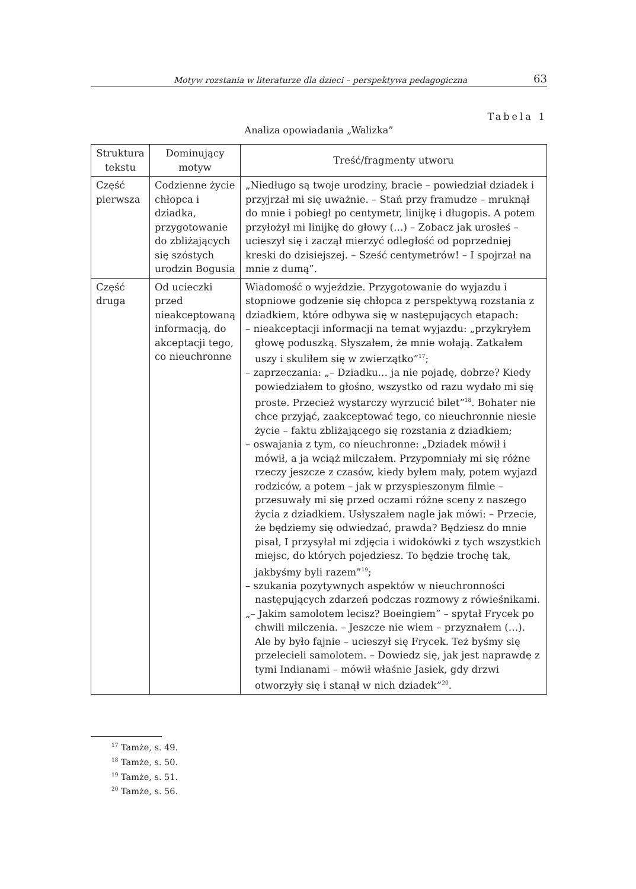Motyw rozstania w literaturze dla dzieci – perspektywa pedagogiczna 63
Tabela 1
Analiza opowiadania „Walizka”
| Struktura tekstu | Dominujący motyw | Treść/fragmenty utworu |
| --- | --- | --- |
| Część pierwsza | Codzienne życie chłopca i dziadka, przygotowanie do zbliżających się szóstych urodzin Bogusia | „Niedługo są twoje urodziny, bracie – powiedział dziadek i przyjrzał mi się uważnie. – Stań przy framudze – mruknął do mnie i pobiegł po centymetr, linijkę i długopis. A potem przyłożył mi linijkę do głowy (…) – Zobacz jak urosłeś – ucieszył się i zaczął mierzyć odległość od poprzedniej kreski do dzisiejszej. – Sześć centymetrów! – I spojrzał na mnie z dumą”. |
| Część druga | Od ucieczki przed nieakceptowaną informacją, do akceptacji tego, co nieuchronne | Wiadomość o wyjeździe. Przygotowanie do wyjazdu i stopniowe godzenie się chłopca z perspektywą rozstania z dziadkiem, które odbywa się w następujących etapach: – nieakceptacji informacji na temat wyjazdu: „przykryłem głowę poduszką. Słyszałem, że mnie wołają. Zatkałem uszy i skuliłem się w zwierzątko”<sup>17</sup>; – zaprzeczania: „– Dziadku… ja nie pojadę, dobrze? Kiedy powiedziałem to głośno, wszystko od razu wydało mi się proste. Przecież wystarczy wyrzucić bilet”<sup>18</sup>. Bohater nie chce przyjąć, zaakceptować tego, co nieuchronnie niesie życie – faktu zbliżającego się rozstania z dziadkiem; – oswajania z tym, co nieuchronne: „Dziadek mówił i mówił, a ja wciąż milczałem. Przypomniały mi się różne rzeczy jeszcze z czasów, kiedy byłem mały, potem wyjazd rodziców, a potem – jak w przyspieszonym filmie – przesuwały mi się przed oczami różne sceny z naszego życia z dziadkiem. Usłyszałem nagle jak mówi: – Przecie, że będziemy się odwiedzać, prawda? Będziesz do mnie pisał, I przysyłał mi zdjęcia i widokówki z tych wszystkich miejsc, do których pojedziesz. To będzie trochę tak, jakbyśmy byli razem”<sup>19</sup>; – szukania pozytywnych aspektów w nieuchronności następujących zdarzeń podczas rozmowy z rówieśnikami. „– Jakim samolotem lecisz? Boeingiem” – spytał Frycek po chwili milczenia. – Jeszcze nie wiem – przyznałem (…). Ale by było fajnie – ucieszył się Frycek. Też byśmy się przelecieli samolotem. – Dowiedz się, jak jest naprawdę z tymi Indianami – mówił właśnie Jasiek, gdy drzwi otworzyły się i stanął w nich dziadek”<sup>20</sup>. |
<sup>17</sup> Tamże, s. 49.
<sup>18</sup> Tamże, s. 50.
<sup>19</sup> Tamże, s. 51.
<sup>20</sup> Tamże, s. 56.